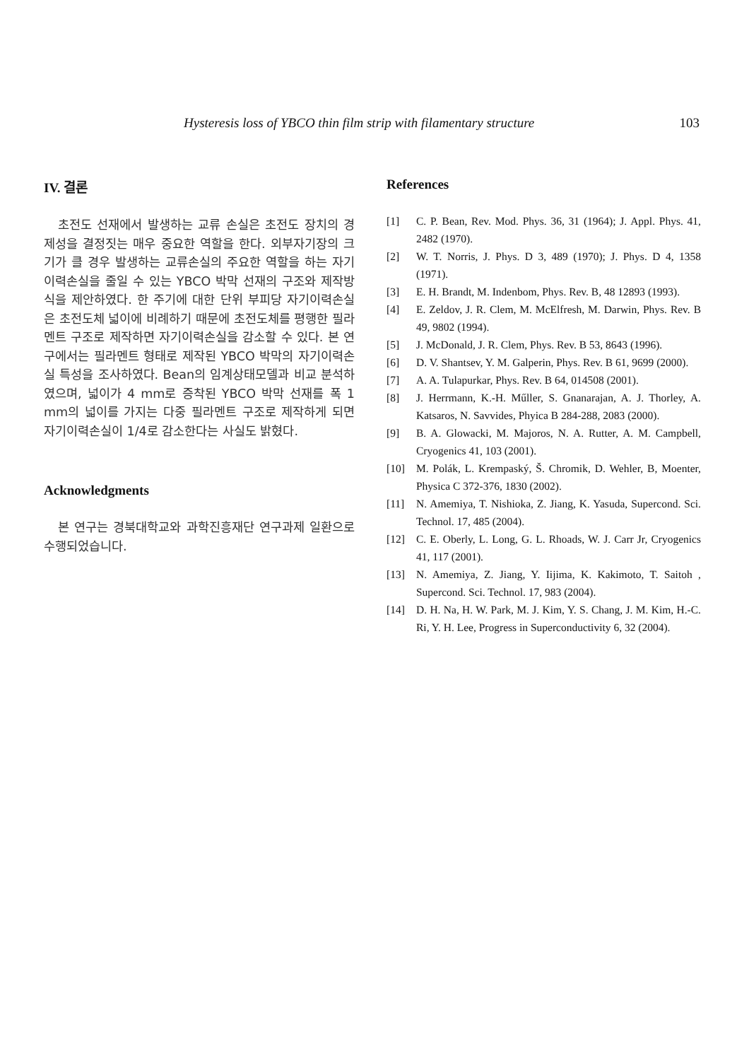Hysteresis loss of YBCO thin film strip with filamentary structure 103
IV. 결론
초전도 선재에서 발생하는 교류 손실은 초전도 장치의 경제성을 결정짓는 매우 중요한 역할을 한다. 외부자기장의 크기가 클 경우 발생하는 교류손실의 주요한 역할을 하는 자기이력손실을 줄일 수 있는 YBCO 박막 선재의 구조와 제작방식을 제안하였다. 한 주기에 대한 단위 부피당 자기이력손실은 초전도체 넓이에 비례하기 때문에 초전도체를 평행한 필라멘트 구조로 제작하면 자기이력손실을 감소할 수 있다. 본 연구에서는 필라멘트 형태로 제작된 YBCO 박막의 자기이력손실 특성을 조사하였다. Bean의 임계상태모델과 비교 분석하였으며, 넓이가 4 mm로 증착된 YBCO 박막 선재를 폭 1 mm의 넓이를 가지는 다중 필라멘트 구조로 제작하게 되면 자기이력손실이 1/4로 감소한다는 사실도 밝혔다.
Acknowledgments
본 연구는 경북대학교와 과학진흥재단 연구과제 일환으로 수행되었습니다.
References
[1] C. P. Bean, Rev. Mod. Phys. 36, 31 (1964); J. Appl. Phys. 41, 2482 (1970).
[2] W. T. Norris, J. Phys. D 3, 489 (1970); J. Phys. D 4, 1358 (1971).
[3] E. H. Brandt, M. Indenbom, Phys. Rev. B, 48 12893 (1993).
[4] E. Zeldov, J. R. Clem, M. McElfresh, M. Darwin, Phys. Rev. B 49, 9802 (1994).
[5] J. McDonald, J. R. Clem, Phys. Rev. B 53, 8643 (1996).
[6] D. V. Shantsev, Y. M. Galperin, Phys. Rev. B 61, 9699 (2000).
[7] A. A. Tulapurkar, Phys. Rev. B 64, 014508 (2001).
[8] J. Herrmann, K.-H. Műller, S. Gnanarajan, A. J. Thorley, A. Katsaros, N. Savvides, Phyica B 284-288, 2083 (2000).
[9] B. A. Glowacki, M. Majoros, N. A. Rutter, A. M. Campbell, Cryogenics 41, 103 (2001).
[10] M. Polák, L. Krempaský, Š. Chromik, D. Wehler, B, Moenter, Physica C 372-376, 1830 (2002).
[11] N. Amemiya, T. Nishioka, Z. Jiang, K. Yasuda, Supercond. Sci. Technol. 17, 485 (2004).
[12] C. E. Oberly, L. Long, G. L. Rhoads, W. J. Carr Jr, Cryogenics 41, 117 (2001).
[13] N. Amemiya, Z. Jiang, Y. Iijima, K. Kakimoto, T. Saitoh , Supercond. Sci. Technol. 17, 983 (2004).
[14] D. H. Na, H. W. Park, M. J. Kim, Y. S. Chang, J. M. Kim, H.-C. Ri, Y. H. Lee, Progress in Superconductivity 6, 32 (2004).